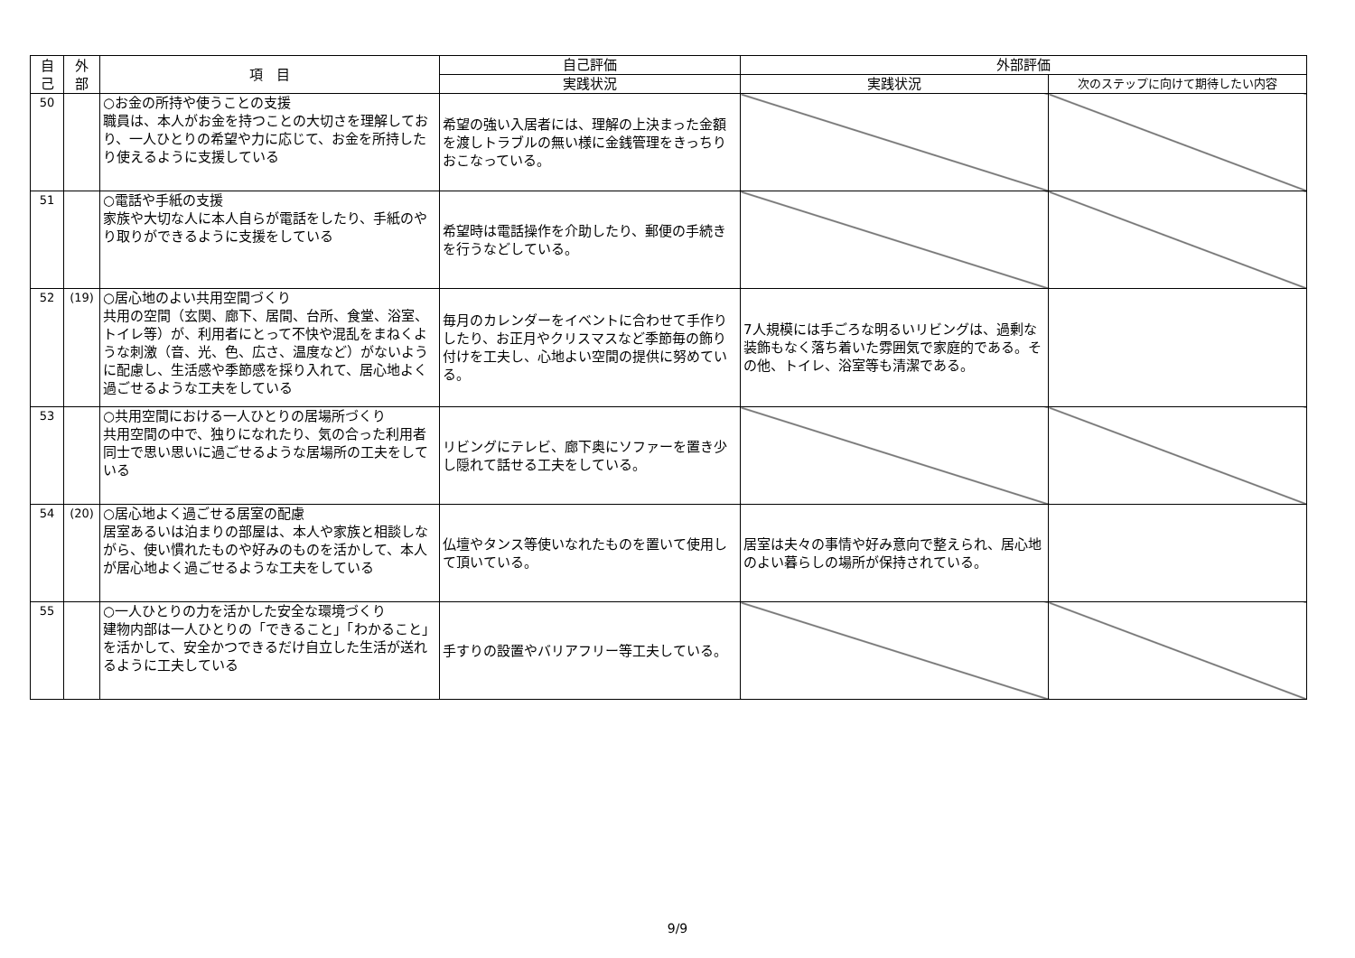| 自 己 | 外 部 | 項 目 | 自己評価 | 外部評価 | |
| --- | --- | --- | --- | --- | --- |
| | | | 実践状況 | 実践状況 | 次のステップに向けて期待したい内容 |
| 50 | | ○お金の所持や使うことの支援 職員は、本人がお金を持つことの大切さを理解しており、一人ひとりの希望や力に応じて、お金を所持したり使えるように支援している | 希望の強い入居者には、理解の上決まった金額を渡しトラブルの無い様に金銭管理をきっちりおこなっている。 | | |
| 51 | | ○電話や手紙の支援 家族や大切な人に本人自らが電話をしたり、手紙のやり取りができるように支援をしている | 希望時は電話操作を介助したり、郵便の手続きを行うなどしている。 | | |
| 52 | (19) | ○居心地のよい共用空間づくり 共用の空間（玄関、廊下、居間、台所、食堂、浴室、トイレ等）が、利用者にとって不快や混乱をまねくような刺激（音、光、色、広さ、温度など）がないように配慮し、生活感や季節感を採り入れて、居心地よく過ごせるような工夫をしている | 毎月のカレンダーをイベントに合わせて手作りしたり、お正月やクリスマスなど季節毎の飾り付けを工夫し、心地よい空間の提供に努めている。 | 7人規模には手ごろな明るいリビングは、過剰な装飾もなく落ち着いた雰囲気で家庭的である。その他、トイレ、浴室等も清潔である。 | |
| 53 | | ○共用空間における一人ひとりの居場所づくり 共用空間の中で、独りになれたり、気の合った利用者同士で思い思いに過ごせるような居場所の工夫をしている | リビングにテレビ、廊下奥にソファーを置き少し隠れて話せる工夫をしている。 | | |
| 54 | (20) | ○居心地よく過ごせる居室の配慮 居室あるいは泊まりの部屋は、本人や家族と相談しながら、使い慣れたものや好みのものを活かして、本人が居心地よく過ごせるような工夫をしている | 仏壇やタンス等使いなれたものを置いて使用して頂いている。 | 居室は夫々の事情や好み意向で整えられ、居心地のよい暮らしの場所が保持されている。 | |
| 55 | | ○一人ひとりの力を活かした安全な環境づくり 建物内部は一人ひとりの「できること」「わかること」を活かして、安全かつできるだけ自立した生活が送れるように工夫している | 手すりの設置やバリアフリー等工夫している。 | | |
9/9